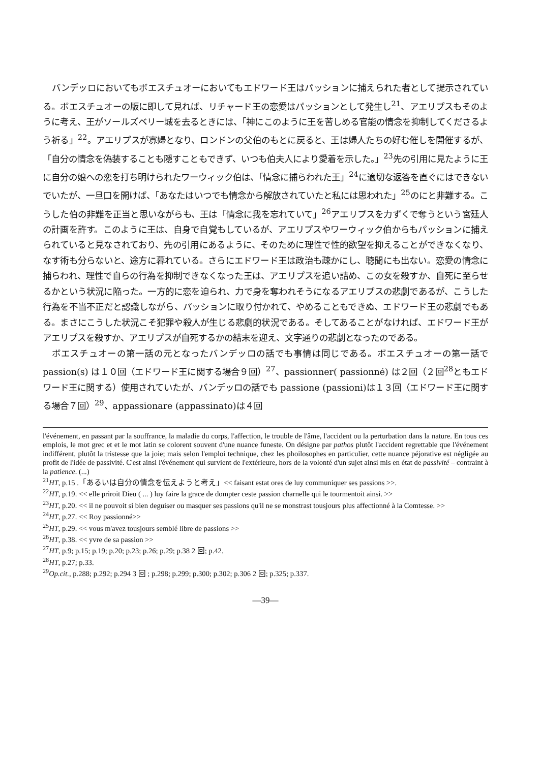バンデッロにおいてもボエスチュオーにおいてもエドワード王はパッションに捕えられた者として提示されている。ボエスチュオーの版に即して見れば、リチャード王の恋愛はパッションとして発生し<sup>21</sup>、アエリプスもそのように考え、王がソールズベリー城を去るときには、「神にこのように王を苦しめる官能の情念を抑制してくださるよう祈る」<sup>22</sup>。アエリプスが寡婦となり、ロンドンの父伯のもとに戻ると、王は婦人たちの好む催しを開催するが、「自分の情念を偽装することも隠すこともできず、いつも伯夫人により愛着を示した。」<sup>23</sup>先の引用に見たように王に自分の娘への恋を打ち明けられたワーウィック伯は、「情念に捕らわれた王」<sup>24</sup>に適切な返答を直ぐにはできないでいたが、一旦口を開けば、「あなたはいつでも情念から解放されていたと私には思われた」<sup>25</sup>のにと非難する。こうした伯の非難を正当と思いながらも、王は「情念に我を忘れていて」<sup>26</sup>アエリプスを力ずくで奪うという宮廷人の計画を許す。このように王は、自身で自覚もしているが、アエリプスやワーウィック伯からもパッションに捕えられていると見なされており、先の引用にあるように、そのために理性で性的欲望を抑えることができなくなり、なす術も分らないと、途方に暮れている。さらにエドワード王は政治も疎かにし、聴聞にも出ない。恋愛の情念に捕らわれ、理性で自らの行為を抑制できなくなった王は、アエリプスを追い詰め、この女を殺すか、自死に至らせるかという状況に陥った。一方的に恋を迫られ、力で身を奪われそうになるアエリプスの悲劇であるが、こうした行為を不当不正だと認識しながら、パッションに取り付かれて、やめることもできぬ、エドワード王の悲劇でもある。まさにこうした状況こそ犯罪や殺人が生じる悲劇的状況である。そしてあることがなければ、エドワード王がアエリプスを殺すか、アエリプスが自死するかの結末を迎え、文字通りの悲劇となったのである。
ボエスチュオーの第一話の元となったバンデッロの話でも事情は同じである。ボエスチュオーの第一話で passion(s) は１０回（エドワード王に関する場合９回）<sup>27</sup>、passionner( passionné) は２回（２回<sup>28</sup>ともエドワード王に関する）使用されていたが、バンデッロの話でも passione (passioni)は１３回（エドワード王に関する場合７回）<sup>29</sup>、appassionare (appassinato)は４回
l'événement, en passant par la souffrance, la maladie du corps, l'affection, le trouble de l'âme, l'accident ou la perturbation dans la nature. En tous ces emplois, le mot grec et et le mot latin se colorent souvent d'une nuance funeste. On désigne par pathos plutôt l'accident regrettable que l'événement indifférent, plutôt la tristesse que la joie; mais selon l'emploi technique, chez les phoilosophes en particulier, cette nuance péjorative est négligée au profit de l'idée de passivité. C'est ainsi l'événement qui survient de l'extérieure, hors de la volonté d'un sujet ainsi mis en état de passivité – contraint à la patience. (...)
<sup>21</sup>HT, p.15 .「あるいは自分の情念を伝えようと考え」<< faisant estat ores de luy communiquer ses passions >>.
<sup>22</sup>HT, p.19. << elle priroit Dieu ( ... ) luy faire la grace de dompter ceste passion charnelle qui le tourmentoit ainsi. >>
<sup>23</sup>HT, p.20. << il ne pouvoit si bien deguiser ou masquer ses passions qu'il ne se monstrast tousjours plus affectionné à la Comtesse. >>
<sup>24</sup>HT, p.27. << Roy passionné>>
<sup>25</sup>HT, p.29. << vous m'avez tousjours semblé libre de passions >>
<sup>26</sup>HT, p.38. << yvre de sa passion >>
<sup>27</sup>HT, p.9; p.15; p.19; p.20; p.23; p.26; p.29; p.38 2 回; p.42.
<sup>28</sup>HT, p.27; p.33.
<sup>29</sup> Op.cit., p.288; p.292; p.294 3 回 ; p.298; p.299; p.300; p.302; p.306 2 回; p.325; p.337.
—39—